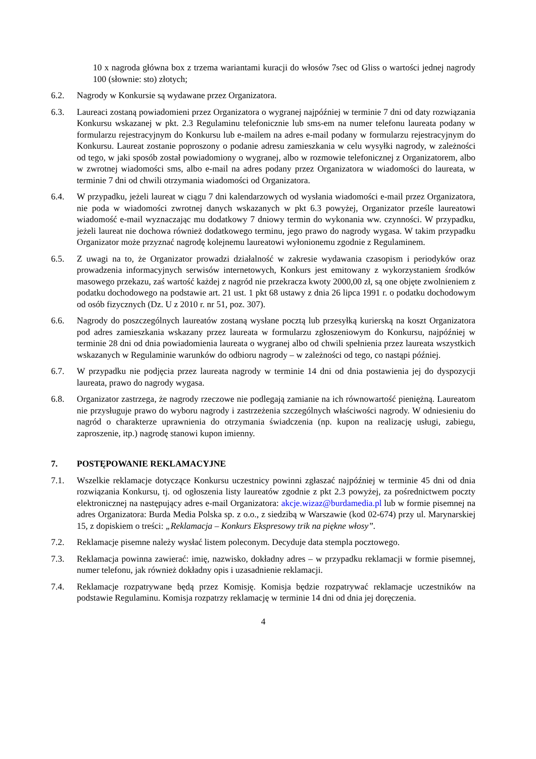10 x nagroda główna box z trzema wariantami kuracji do włosów 7sec od Gliss o wartości jednej nagrody 100 (słownie: sto) złotych;
6.2. Nagrody w Konkursie są wydawane przez Organizatora.
6.3. Laureaci zostaną powiadomieni przez Organizatora o wygranej najpóźniej w terminie 7 dni od daty rozwiązania Konkursu wskazanej w pkt. 2.3 Regulaminu telefonicznie lub sms-em na numer telefonu laureata podany w formularzu rejestracyjnym do Konkursu lub e-mailem na adres e-mail podany w formularzu rejestracyjnym do Konkursu. Laureat zostanie poproszony o podanie adresu zamieszkania w celu wysyłki nagrody, w zależności od tego, w jaki sposób został powiadomiony o wygranej, albo w rozmowie telefonicznej z Organizatorem, albo w zwrotnej wiadomości sms, albo e-mail na adres podany przez Organizatora w wiadomości do laureata, w terminie 7 dni od chwili otrzymania wiadomości od Organizatora.
6.4. W przypadku, jeżeli laureat w ciągu 7 dni kalendarzowych od wysłania wiadomości e-mail przez Organizatora, nie poda w wiadomości zwrotnej danych wskazanych w pkt 6.3 powyżej, Organizator prześle laureatowi wiadomość e-mail wyznaczając mu dodatkowy 7 dniowy termin do wykonania ww. czynności. W przypadku, jeżeli laureat nie dochowa również dodatkowego terminu, jego prawo do nagrody wygasa. W takim przypadku Organizator może przyznać nagrodę kolejnemu laureatowi wyłonionemu zgodnie z Regulaminem.
6.5. Z uwagi na to, że Organizator prowadzi działalność w zakresie wydawania czasopism i periodyków oraz prowadzenia informacyjnych serwisów internetowych, Konkurs jest emitowany z wykorzystaniem środków masowego przekazu, zaś wartość każdej z nagród nie przekracza kwoty 2000,00 zł, są one objęte zwolnieniem z podatku dochodowego na podstawie art. 21 ust. 1 pkt 68 ustawy z dnia 26 lipca 1991 r. o podatku dochodowym od osób fizycznych (Dz. U z 2010 r. nr 51, poz. 307).
6.6. Nagrody do poszczególnych laureatów zostaną wysłane pocztą lub przesyłką kurierską na koszt Organizatora pod adres zamieszkania wskazany przez laureata w formularzu zgłoszeniowym do Konkursu, najpóźniej w terminie 28 dni od dnia powiadomienia laureata o wygranej albo od chwili spełnienia przez laureata wszystkich wskazanych w Regulaminie warunków do odbioru nagrody – w zależności od tego, co nastąpi później.
6.7. W przypadku nie podjęcia przez laureata nagrody w terminie 14 dni od dnia postawienia jej do dyspozycji laureata, prawo do nagrody wygasa.
6.8. Organizator zastrzega, że nagrody rzeczowe nie podlegają zamianie na ich równowartość pieniężną. Laureatom nie przysługuje prawo do wyboru nagrody i zastrzeżenia szczególnych właściwości nagrody. W odniesieniu do nagród o charakterze uprawnienia do otrzymania świadczenia (np. kupon na realizację usługi, zabiegu, zaproszenie, itp.) nagrodę stanowi kupon imienny.
7. POSTĘPOWANIE REKLAMACYJNE
7.1. Wszelkie reklamacje dotyczące Konkursu uczestnicy powinni zgłaszać najpóźniej w terminie 45 dni od dnia rozwiązania Konkursu, tj. od ogłoszenia listy laureatów zgodnie z pkt 2.3 powyżej, za pośrednictwem poczty elektronicznej na następujący adres e-mail Organizatora: akcje.wizaz@burdamedia.pl lub w formie pisemnej na adres Organizatora: Burda Media Polska sp. z o.o., z siedzibą w Warszawie (kod 02-674) przy ul. Marynarskiej 15, z dopiskiem o treści: „Reklamacja – Konkurs Ekspresowy trik na piękne włosy”.
7.2. Reklamacje pisemne należy wysłać listem poleconym. Decyduje data stempla pocztowego.
7.3. Reklamacja powinna zawierać: imię, nazwisko, dokładny adres – w przypadku reklamacji w formie pisemnej, numer telefonu, jak również dokładny opis i uzasadnienie reklamacji.
7.4. Reklamacje rozpatrywane będą przez Komisję. Komisja będzie rozpatrywać reklamacje uczestników na podstawie Regulaminu. Komisja rozpatrzy reklamację w terminie 14 dni od dnia jej doręczenia.
4